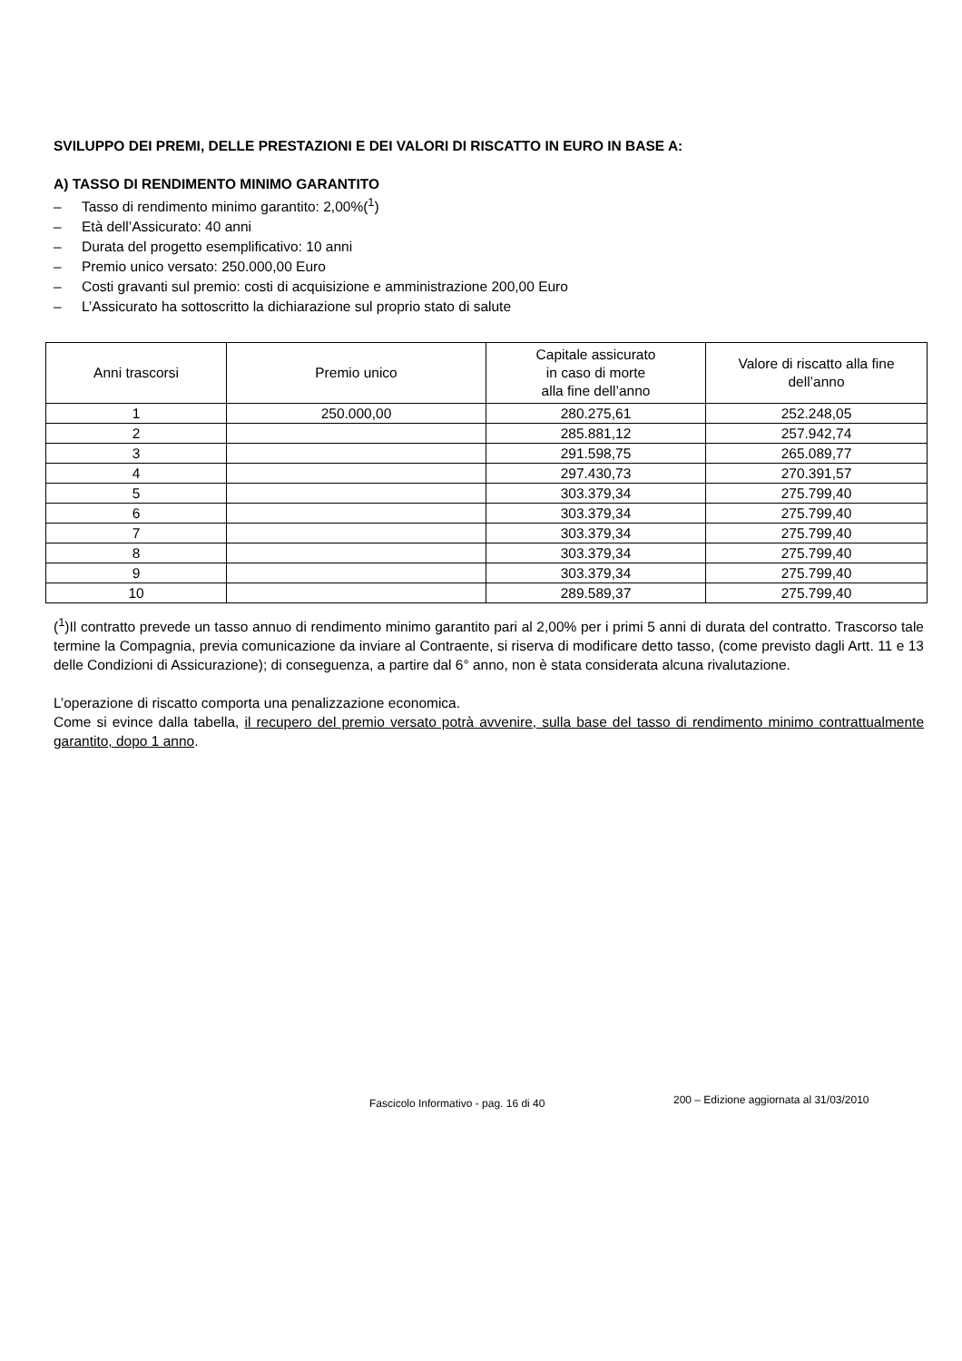SVILUPPO DEI PREMI, DELLE PRESTAZIONI E DEI VALORI DI RISCATTO IN EURO IN BASE A:
A) TASSO DI RENDIMENTO MINIMO GARANTITO
– Tasso di rendimento minimo garantito: 2,00%(<sup>1</sup>)
– Età dell’Assicurato: 40 anni
– Durata del progetto esemplificativo: 10 anni
– Premio unico versato: 250.000,00 Euro
– Costi gravanti sul premio: costi di acquisizione e amministrazione 200,00 Euro
– L’Assicurato ha sottoscritto la dichiarazione sul proprio stato di salute
| Anni trascorsi | Premio unico | Capitale assicurato in caso di morte alla fine dell’anno | Valore di riscatto alla fine dell’anno |
| --- | --- | --- | --- |
| 1 | 250.000,00 | 280.275,61 | 252.248,05 |
| 2 | | 285.881,12 | 257.942,74 |
| 3 | | 291.598,75 | 265.089,77 |
| 4 | | 297.430,73 | 270.391,57 |
| 5 | | 303.379,34 | 275.799,40 |
| 6 | | 303.379,34 | 275.799,40 |
| 7 | | 303.379,34 | 275.799,40 |
| 8 | | 303.379,34 | 275.799,40 |
| 9 | | 303.379,34 | 275.799,40 |
| 10 | | 289.589,37 | 275.799,40 |
(<sup>1</sup>)Il contratto prevede un tasso annuo di rendimento minimo garantito pari al 2,00% per i primi 5 anni di durata del contratto. Trascorso tale termine la Compagnia, previa comunicazione da inviare al Contraente, si riserva di modificare detto tasso, (come previsto dagli Artt. 11 e 13 delle Condizioni di Assicurazione); di conseguenza, a partire dal 6° anno, non è stata considerata alcuna rivalutazione.
L’operazione di riscatto comporta una penalizzazione economica.
Come si evince dalla tabella, il recupero del premio versato potrà avvenire, sulla base del tasso di rendimento minimo contrattualmente garantito, dopo 1 anno.
Fascicolo Informativo - pag. 16 di 40
200 – Edizione aggiornata al 31/03/2010